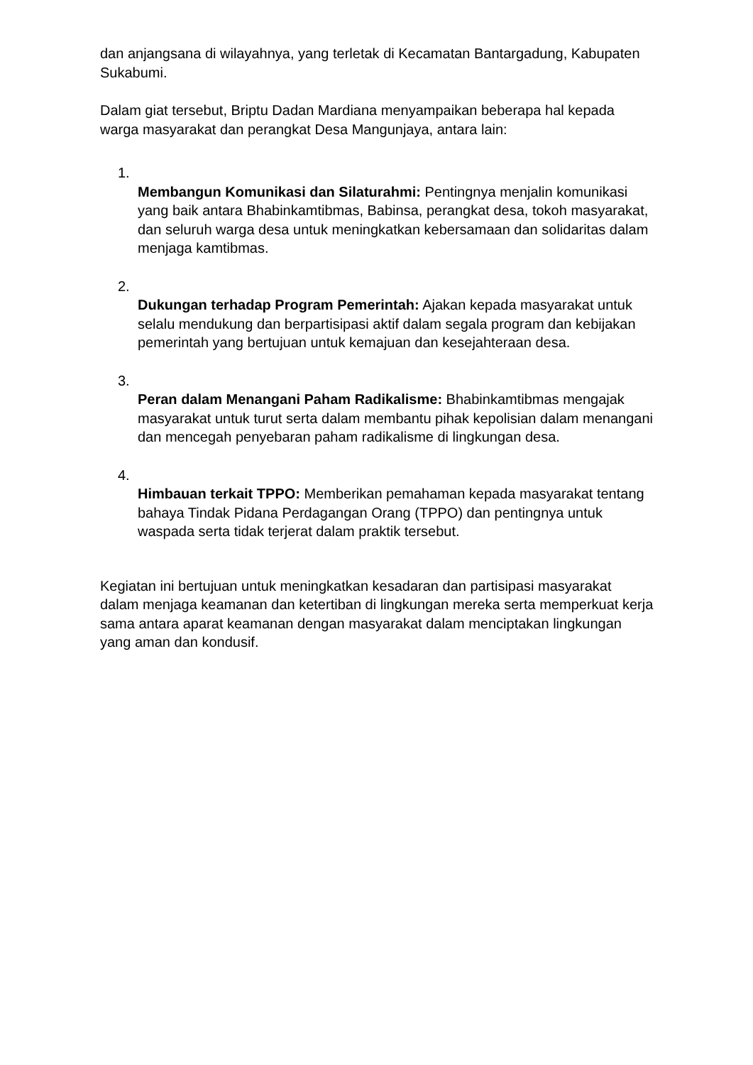dan anjangsana di wilayahnya, yang terletak di Kecamatan Bantargadung, Kabupaten Sukabumi.
Dalam giat tersebut, Briptu Dadan Mardiana menyampaikan beberapa hal kepada warga masyarakat dan perangkat Desa Mangunjaya, antara lain:
1.
Membangun Komunikasi dan Silaturahmi: Pentingnya menjalin komunikasi yang baik antara Bhabinkamtibmas, Babinsa, perangkat desa, tokoh masyarakat, dan seluruh warga desa untuk meningkatkan kebersamaan dan solidaritas dalam menjaga kamtibmas.
2.
Dukungan terhadap Program Pemerintah: Ajakan kepada masyarakat untuk selalu mendukung dan berpartisipasi aktif dalam segala program dan kebijakan pemerintah yang bertujuan untuk kemajuan dan kesejahteraan desa.
3.
Peran dalam Menangani Paham Radikalisme: Bhabinkamtibmas mengajak masyarakat untuk turut serta dalam membantu pihak kepolisian dalam menangani dan mencegah penyebaran paham radikalisme di lingkungan desa.
4.
Himbauan terkait TPPO: Memberikan pemahaman kepada masyarakat tentang bahaya Tindak Pidana Perdagangan Orang (TPPO) dan pentingnya untuk waspada serta tidak terjerat dalam praktik tersebut.
Kegiatan ini bertujuan untuk meningkatkan kesadaran dan partisipasi masyarakat dalam menjaga keamanan dan ketertiban di lingkungan mereka serta memperkuat kerja sama antara aparat keamanan dengan masyarakat dalam menciptakan lingkungan yang aman dan kondusif.